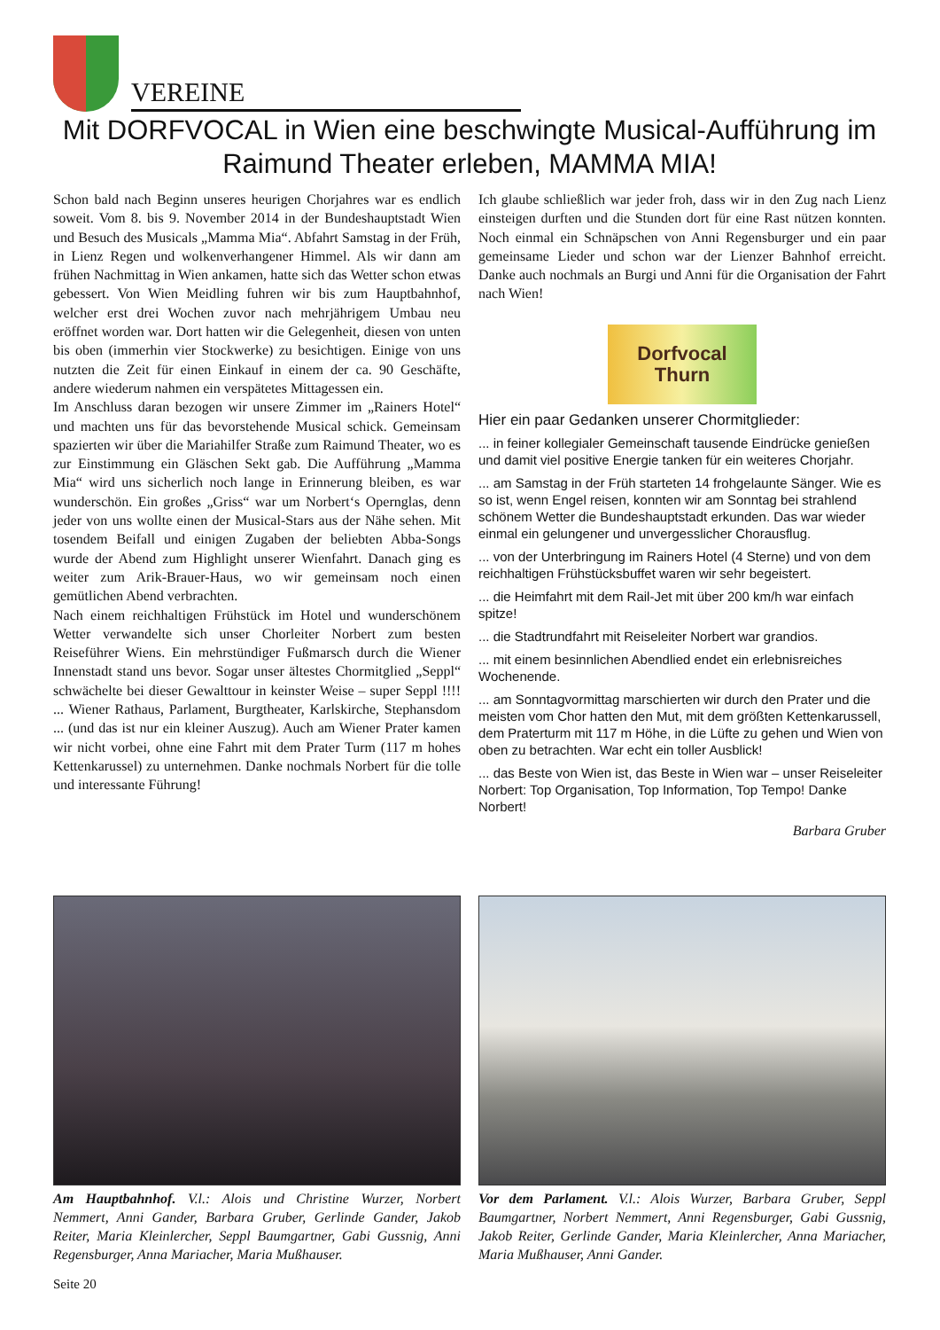VEREINE
Mit DORFVOCAL in Wien eine beschwingte Musical-Aufführung im Raimund Theater erleben, MAMMA MIA!
Schon bald nach Beginn unseres heurigen Chorjahres war es endlich soweit. Vom 8. bis 9. November 2014 in der Bundeshauptstadt Wien und Besuch des Musicals „Mamma Mia“. Abfahrt Samstag in der Früh, in Lienz Regen und wolkenverhangener Himmel. Als wir dann am frühen Nachmittag in Wien ankamen, hatte sich das Wetter schon etwas gebessert. Von Wien Meidling fuhren wir bis zum Hauptbahnhof, welcher erst drei Wochen zuvor nach mehrjährigem Umbau neu eröffnet worden war. Dort hatten wir die Gelegenheit, diesen von unten bis oben (immerhin vier Stockwerke) zu besichtigen. Einige von uns nutzten die Zeit für einen Einkauf in einem der ca. 90 Geschäfte, andere wiederum nahmen ein verspätetes Mittagessen ein.
Im Anschluss daran bezogen wir unsere Zimmer im „Rainers Hotel“ und machten uns für das bevorstehende Musical schick. Gemeinsam spazierten wir über die Mariahilfer Straße zum Raimund Theater, wo es zur Einstimmung ein Gläschen Sekt gab. Die Aufführung „Mamma Mia“ wird uns sicherlich noch lange in Erinnerung bleiben, es war wunderschön. Ein großes „Griss“ war um Norbert‘s Opernglas, denn jeder von uns wollte einen der Musical-Stars aus der Nähe sehen. Mit tosendem Beifall und einigen Zugaben der beliebten Abba-Songs wurde der Abend zum Highlight unserer Wienfahrt. Danach ging es weiter zum Arik-Brauer-Haus, wo wir gemeinsam noch einen gemütlichen Abend verbrachten.
Nach einem reichhaltigen Frühstück im Hotel und wunderschönem Wetter verwandelte sich unser Chorleiter Norbert zum besten Reiseführer Wiens. Ein mehrstündiger Fußmarsch durch die Wiener Innenstadt stand uns bevor. Sogar unser ältestes Chormitglied „Seppl“ schwächelte bei dieser Gewalttour in keinster Weise – super Seppl !!!! ... Wiener Rathaus, Parlament, Burgtheater, Karlskirche, Stephansdom ... (und das ist nur ein kleiner Auszug). Auch am Wiener Prater kamen wir nicht vorbei, ohne eine Fahrt mit dem Prater Turm (117 m hohes Kettenkarussel) zu unternehmen. Danke nochmals Norbert für die tolle und interessante Führung!
Ich glaube schließlich war jeder froh, dass wir in den Zug nach Lienz einsteigen durften und die Stunden dort für eine Rast nützen konnten. Noch einmal ein Schnäpschen von Anni Regensburger und ein paar gemeinsame Lieder und schon war der Lienzer Bahnhof erreicht. Danke auch nochmals an Burgi und Anni für die Organisation der Fahrt nach Wien!
Dorfvocal
Thurn
Hier ein paar Gedanken unserer Chormitglieder:
... in feiner kollegialer Gemeinschaft tausende Eindrücke genießen und damit viel positive Energie tanken für ein weiteres Chorjahr.
... am Samstag in der Früh starteten 14 frohgelaunte Sänger. Wie es so ist, wenn Engel reisen, konnten wir am Sonntag bei strahlend schönem Wetter die Bundeshauptstadt erkunden. Das war wieder einmal ein gelungener und unvergesslicher Chorausflug.
... von der Unterbringung im Rainers Hotel (4 Sterne) und von dem reichhaltigen Frühstücksbuffet waren wir sehr begeistert.
... die Heimfahrt mit dem Rail-Jet mit über 200 km/h war einfach spitze!
... die Stadtrundfahrt mit Reiseleiter Norbert war grandios.
... mit einem besinnlichen Abendlied endet ein erlebnisreiches Wochenende.
... am Sonntagvormittag marschierten wir durch den Prater und die meisten vom Chor hatten den Mut, mit dem größten Kettenkarussell, dem Praterturm mit 117 m Höhe, in die Lüfte zu gehen und Wien von oben zu betrachten. War echt ein toller Ausblick!
... das Beste von Wien ist, das Beste in Wien war – unser Reiseleiter Norbert: Top Organisation, Top Information, Top Tempo! Danke Norbert!
Barbara Gruber
Am Hauptbahnhof. V.l.: Alois und Christine Wurzer, Norbert Nemmert, Anni Gander, Barbara Gruber, Gerlinde Gander, Jakob Reiter, Maria Kleinlercher, Seppl Baumgartner, Gabi Gussnig, Anni Regensburger, Anna Mariacher, Maria Mußhauser.
Vor dem Parlament. V.l.: Alois Wurzer, Barbara Gruber, Seppl Baumgartner, Norbert Nemmert, Anni Regensburger, Gabi Gussnig, Jakob Reiter, Gerlinde Gander, Maria Kleinlercher, Anna Mariacher, Maria Mußhauser, Anni Gander.
Seite 20